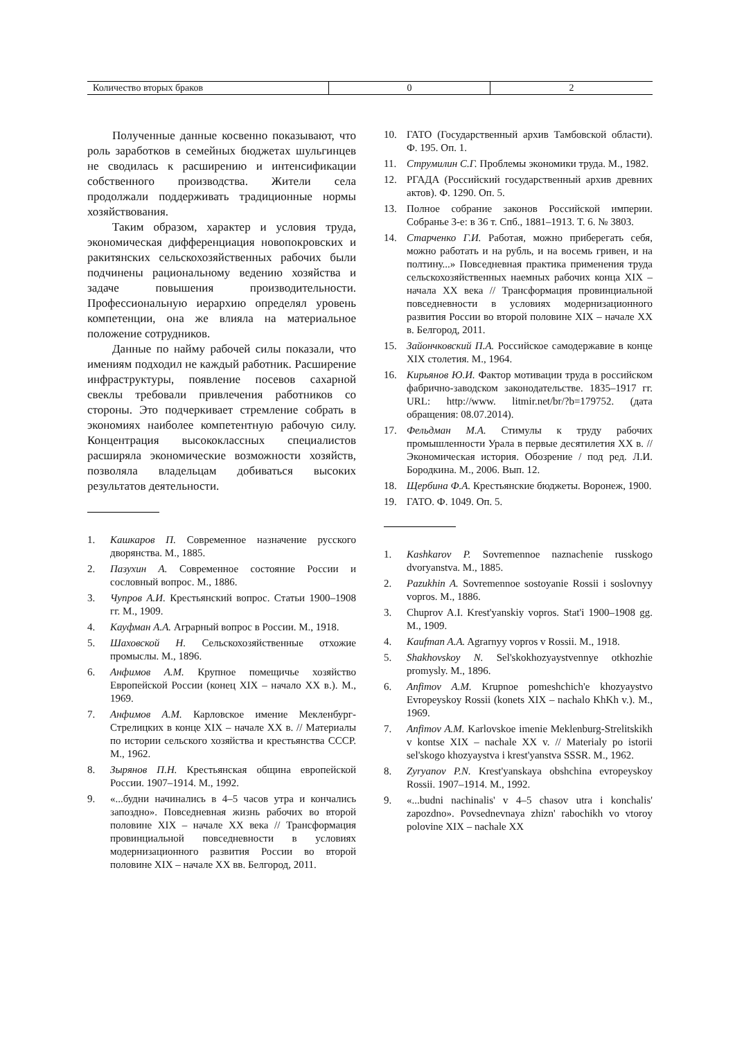| Количество вторых браков | 0 | 2 |
Полученные данные косвенно показывают, что роль заработков в семейных бюджетах шульгинцев не сводилась к расширению и интенсификации собственного производства. Жители села продолжали поддерживать традиционные нормы хозяйствования.
Таким образом, характер и условия труда, экономическая дифференциация новопокровских и ракитянских сельскохозяйственных рабочих были подчинены рациональному ведению хозяйства и задаче повышения производительности. Профессиональную иерархию определял уровень компетенции, она же влияла на материальное положение сотрудников.
Данные по найму рабочей силы показали, что имениям подходил не каждый работник. Расширение инфраструктуры, появление посевов сахарной свеклы требовали привлечения работников со стороны. Это подчеркивает стремление собрать в экономиях наиболее компетентную рабочую силу. Концентрация высококлассных специалистов расширяла экономические возможности хозяйств, позволяла владельцам добиваться высоких результатов деятельности.
1. Кашкаров П. Современное назначение русского дворянства. М., 1885.
2. Пазухин А. Современное состояние России и сословный вопрос. М., 1886.
3. Чупров А.И. Крестьянский вопрос. Статьи 1900–1908 гг. М., 1909.
4. Кауфман А.А. Аграрный вопрос в России. М., 1918.
5. Шаховской Н. Сельскохозяйственные отхожие промыслы. М., 1896.
6. Анфимов А.М. Крупное помещичье хозяйство Европейской России (конец XIX – начало XX в.). М., 1969.
7. Анфимов А.М. Карловское имение Мекленбург-Стрелицких в конце XIX – начале XX в. // Материалы по истории сельского хозяйства и крестьянства СССР. М., 1962.
8. Зырянов П.Н. Крестьянская община европейской России. 1907–1914. М., 1992.
9. «...будни начинались в 4–5 часов утра и кончались запоздно». Повседневная жизнь рабочих во второй половине XIX – начале XX века // Трансформация провинциальной повседневности в условиях модернизационного развития России во второй половине XIX – начале XX вв. Белгород, 2011.
10. ГАТО (Государственный архив Тамбовской области). Ф. 195. Оп. 1.
11. Струмилин С.Г. Проблемы экономики труда. М., 1982.
12. РГАДА (Российский государственный архив древних актов). Ф. 1290. Оп. 5.
13. Полное собрание законов Российской империи. Собранье 3-е: в 36 т. Спб., 1881–1913. Т. 6. № 3803.
14. Старченко Г.И. Работая, можно приберегать себя, можно работать и на рубль, и на восемь гривен, и на полтину...» Повседневная практика применения труда сельскохозяйственных наемных рабочих конца XIX – начала XX века // Трансформация провинциальной повседневности в условиях модернизационного развития России во второй половине XIX – начале XX в. Белгород, 2011.
15. Зайончковский П.А. Российское самодержавие в конце XIX столетия. М., 1964.
16. Кирьянов Ю.И. Фактор мотивации труда в российском фабрично-заводском законодательстве. 1835–1917 гг. URL: http://www. litmir.net/br/?b=179752. (дата обращения: 08.07.2014).
17. Фельдман М.А. Стимулы к труду рабочих промышленности Урала в первые десятилетия XX в. // Экономическая история. Обозрение / под ред. Л.И. Бородкина. М., 2006. Вып. 12.
18. Щербина Ф.А. Крестьянские бюджеты. Воронеж, 1900.
19. ГАТО. Ф. 1049. Оп. 5.
1. Kashkarov P. Sovremennoe naznachenie russkogo dvoryanstva. M., 1885.
2. Pazukhin A. Sovremennoe sostoyanie Rossii i soslovnyy vopros. M., 1886.
3. Chuprov A.I. Krest'yanskiy vopros. Stat'i 1900–1908 gg. M., 1909.
4. Kaufman A.A. Agrarnyy vopros v Rossii. M., 1918.
5. Shakhovskoy N. Sel'skokhozyaystvennye otkhozhie promysly. M., 1896.
6. Anfimov A.M. Krupnoe pomeshchich'e khozyaystvo Evropeyskoy Rossii (konets XIX – nachalo KhKh v.). M., 1969.
7. Anfimov A.M. Karlovskoe imenie Meklenburg-Strelitskikh v kontse XIX – nachale XX v. // Materialy po istorii sel'skogo khozyaystva i krest'yanstva SSSR. M., 1962.
8. Zyryanov P.N. Krest'yanskaya obshchina evropeyskoy Rossii. 1907–1914. M., 1992.
9. «...budni nachinalis' v 4–5 chasov utra i konchalis' zapozdno». Povsednevnaya zhizn' rabochikh vo vtoroy polovine XIX – nachale XX